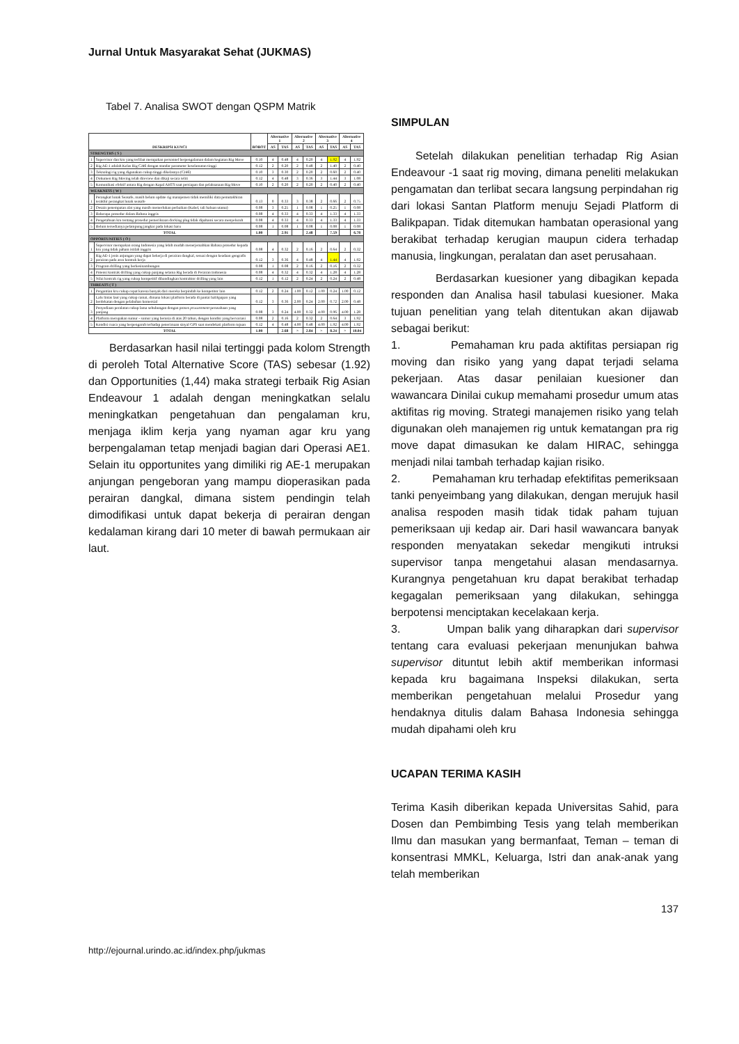Jurnal Untuk Masyarakat Sehat (JUKMAS)
Tabel 7. Analisa SWOT dengan QSPM Matrik
| DESKRIPSI KUNCI | | BOBOT | Alternative 1 | | Alternative 2 | | Alternative 3 | | Alternative 4 | |
| --- | --- | --- | --- | --- | --- | --- | --- | --- | --- | --- |
| | | | AS | TAS | AS | TAS | AS | TAS | AS | TAS |
| STRENGTHS ( S ) | | | | | | | | | | |
| 1 | Supervisor dan kru yang terlibat merupakan personnel berpengalaman dalam kegiatan Rig Move | 0.10 | 4 | 0.48 | 4 | 0.20 | 4 | 1.92 | 4 | 1.92 |
| 2 | Rig AE-1 adalah Kelas Rig CJ46 dengan standar parameter keselamatan tinggi | 0.12 | 2 | 0.20 | 2 | 0.48 | 2 | 1.40 | 2 | 0.40 |
| 3 | Teknologi rig yang digunakan cukup tinggi dikelasnya (CJ46) | 0.10 | 3 | 0.30 | 2 | 0.20 | 2 | 0.60 | 2 | 0.40 |
| 4 | Dokumen Rig Moving telah direview dan dikaji secara teliti | 0.12 | 4 | 0.48 | 3 | 0.36 | 3 | 1.44 | 3 | 1.08 |
| 5 | Komunikasi efektif antara Rig dengan Kapal AHTS saat persiapan dan pelaksanaan Rig Move | 0.10 | 2 | 0.20 | 2 | 0.20 | 2 | 0.40 | 2 | 0.40 |
| WEAKNESS ( W ) | | | | | | | | | | |
| 1 | Perangkat lunak Seasafe, masih belum update rig manajemen tidak memiliki data pemutakhiran terakhir perangkat lunak seasafe | 0.13 | 0 | 0.33 | 3 | 0.38 | 2 | 0.66 | 2 | 0.75 |
| 2 | Desain penempatan alat yang masih memerlukan perbaikan (Kabel, tali haluan utama) | 0.08 | 3 | 0.25 | 1 | 0.08 | 1 | 0.25 | 1 | 0.08 |
| 3 | Beberapa prosedur dalam Bahasa inggris | 0.08 | 4 | 0.33 | 4 | 0.33 | 4 | 1.33 | 4 | 1.33 |
| 4 | Pengetahuan kru tentang prosedur pemeriksaan docking plug tidak dipahami secara menyeluruh | 0.08 | 4 | 0.33 | 4 | 0.33 | 4 | 1.33 | 4 | 1.33 |
| 5 | Belum tersedianya pelampung jangkar pada lokasi baru | 0.08 | 1 | 0.08 | 1 | 0.08 | 1 | 0.08 | 1 | 0.08 |
| TOTAL | | 1.00 | | 2.91 | | 2.48 | | 7.59 | | 6.78 |
| OPPORTUNITIES ( O ) | | | | | | | | | | |
| 1 | Supervisor merupakan orang Indonesia yang lebih mudah menerjemahkan Bahasa prosedur kepada kru yang tidak paham istilah inggris | 0.08 | 4 | 0.32 | 2 | 0.16 | 2 | 0.64 | 2 | 0.32 |
| 2 | Rig AE-1 jenis anjungan yang dapat bekerja di perairan dangkal, sesuai dengan keadaan geografis perairan pada area kontrak kerja | 0.12 | 3 | 0.36 | 4 | 0.48 | 4 | 1.44 | 4 | 1.92 |
| 3 | Program drilling yang berkesinambungan | 0.08 | 1 | 0.08 | 2 | 0.16 | 2 | 0.16 | 2 | 0.32 |
| 4 | Potensi kontrak drilling yang cukup panjang selama Rig berada di Perairan Indonesia | 0.08 | 4 | 0.32 | 4 | 0.32 | 4 | 1.28 | 4 | 1.28 |
| 5 | Nilai kontrak rig yang cukup kompetitif dibandingkan kontraktor drilling yang lain | 0.12 | 1 | 0.12 | 2 | 0.24 | 2 | 0.24 | 2 | 0.48 |
| THREATS ( T ) | | | | | | | | | | |
| 1 | Pergantian kru cukup cepat karena banyak dari mereka berpindah ke kompetitor lain | 0.12 | 2 | 0.24 | 1.00 | 0.12 | 1.00 | 0.24 | 1.00 | 0.12 |
| 2 | Lalu lintas laut yang cukup ramai, dimana lokasi platform berada di pantai balikpapan yang berdekatan dengan pelabuhan komersial | 0.12 | 3 | 0.36 | 2.00 | 0.24 | 2.00 | 0.72 | 2.00 | 0.48 |
| 3 | Penyediaan peralatan cukup lama sehubungan dengan proses procurement perusahaan yang panjang | 0.08 | 3 | 0.24 | 4.00 | 0.32 | 4.00 | 0.96 | 4.00 | 1.28 |
| 4 | Platform merupakan sumur - sumur yang berusia di atas 20 tahun, dengan kondisi yang bervariasi | 0.08 | 2 | 0.16 | 2 | 0.32 | 2 | 0.64 | 3 | 1.92 |
| 5 | Kondisi cuaca yang berpengaruh terhadap penerimaan sinyal GPS saat mendekati platform tujuan | 0.12 | 4 | 0.48 | 4.00 | 0.48 | 4.00 | 1.92 | 4.00 | 1.92 |
| TOTAL | | 1.00 | | 2.68 | > | 2.84 | > | 8.24 | > | 10.04 |
Berdasarkan hasil nilai tertinggi pada kolom Strength di peroleh Total Alternative Score (TAS) sebesar (1.92) dan Opportunities (1,44) maka strategi terbaik Rig Asian Endeavour 1 adalah dengan meningkatkan selalu meningkatkan pengetahuan dan pengalaman kru, menjaga iklim kerja yang nyaman agar kru yang berpengalaman tetap menjadi bagian dari Operasi AE1. Selain itu opportunites yang dimiliki rig AE-1 merupakan anjungan pengeboran yang mampu dioperasikan pada perairan dangkal, dimana sistem pendingin telah dimodifikasi untuk dapat bekerja di perairan dengan kedalaman kirang dari 10 meter di bawah permukaan air laut.
SIMPULAN
Setelah dilakukan penelitian terhadap Rig Asian Endeavour -1 saat rig moving, dimana peneliti melakukan pengamatan dan terlibat secara langsung perpindahan rig dari lokasi Santan Platform menuju Sejadi Platform di Balikpapan. Tidak ditemukan hambatan operasional yang berakibat terhadap kerugian maupun cidera terhadap manusia, lingkungan, peralatan dan aset perusahaan.
Berdasarkan kuesioner yang dibagikan kepada responden dan Analisa hasil tabulasi kuesioner. Maka tujuan penelitian yang telah ditentukan akan dijawab sebagai berikut:
1. Pemahaman kru pada aktifitas persiapan rig moving dan risiko yang yang dapat terjadi selama pekerjaan. Atas dasar penilaian kuesioner dan wawancara Dinilai cukup memahami prosedur umum atas aktifitas rig moving. Strategi manajemen risiko yang telah digunakan oleh manajemen rig untuk kematangan pra rig move dapat dimasukan ke dalam HIRAC, sehingga menjadi nilai tambah terhadap kajian risiko.
2. Pemahaman kru terhadap efektifitas pemeriksaan tanki penyeimbang yang dilakukan, dengan merujuk hasil analisa respoden masih tidak tidak paham tujuan pemeriksaan uji kedap air. Dari hasil wawancara banyak responden menyatakan sekedar mengikuti intruksi supervisor tanpa mengetahui alasan mendasarnya. Kurangnya pengetahuan kru dapat berakibat terhadap kegagalan pemeriksaan yang dilakukan, sehingga berpotensi menciptakan kecelakaan kerja.
3. Umpan balik yang diharapkan dari supervisor tentang cara evaluasi pekerjaan menunjukan bahwa supervisor dituntut lebih aktif memberikan informasi kepada kru bagaimana Inspeksi dilakukan, serta memberikan pengetahuan melalui Prosedur yang hendaknya ditulis dalam Bahasa Indonesia sehingga mudah dipahami oleh kru
UCAPAN TERIMA KASIH
Terima Kasih diberikan kepada Universitas Sahid, para Dosen dan Pembimbing Tesis yang telah memberikan Ilmu dan masukan yang bermanfaat, Teman – teman di konsentrasi MMKL, Keluarga, Istri dan anak-anak yang telah memberikan
137
http://ejournal.urindo.ac.id/index.php/jukmas